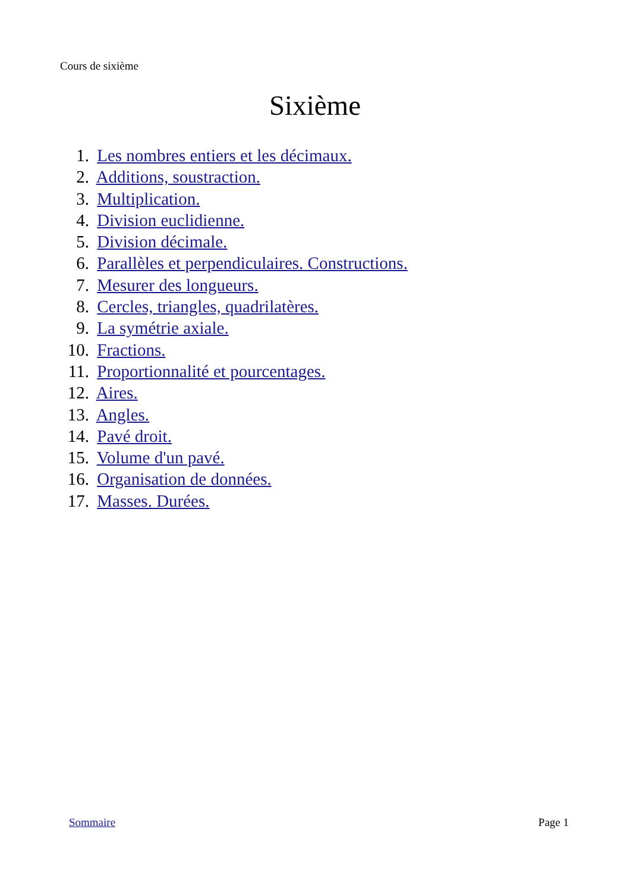Cours de sixième
Sixième
1. Les nombres entiers et les décimaux.
2. Additions, soustraction.
3. Multiplication.
4. Division euclidienne.
5. Division décimale.
6. Parallèles et perpendiculaires. Constructions.
7. Mesurer des longueurs.
8. Cercles, triangles, quadrilatères.
9. La symétrie axiale.
10. Fractions.
11. Proportionnalité et pourcentages.
12. Aires.
13. Angles.
14. Pavé droit.
15. Volume d'un pavé.
16. Organisation de données.
17. Masses. Durées.
Sommaire Page 1